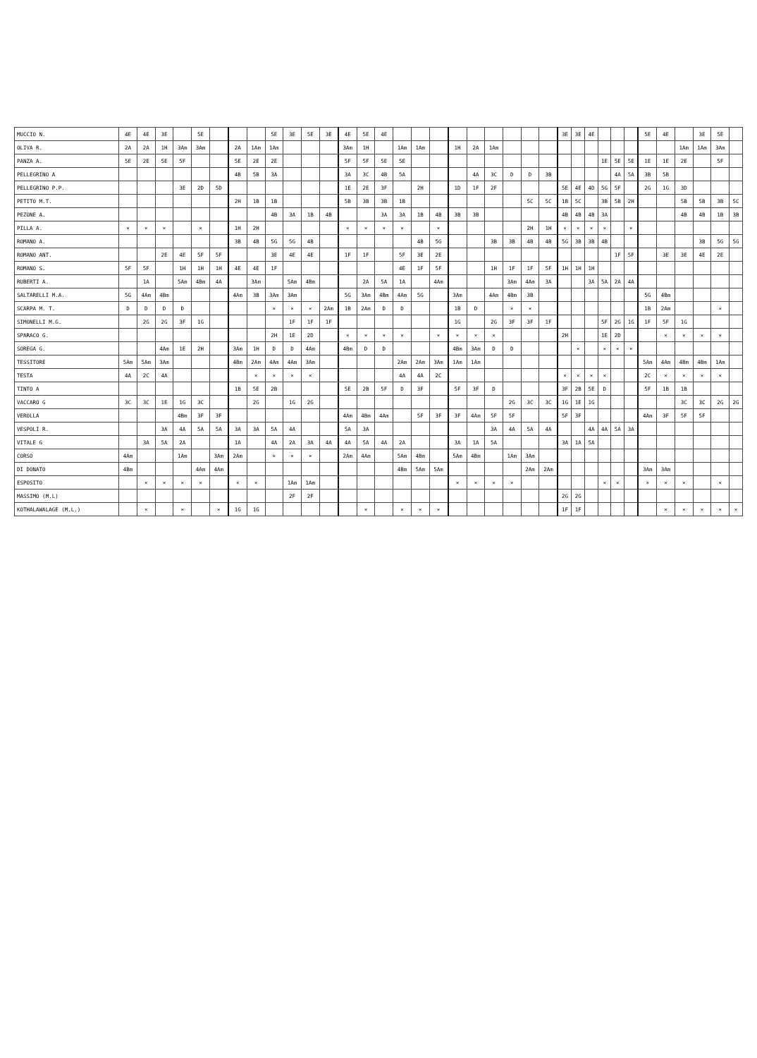| MUCCIO N. | 4E | 4E | 3E | | 5E | | | | 5E | 3E | 5E | 3E | 4E | 5E | 4E | | | | | | | | | | 3E | 3E | 4E | | | | 5E | 4E | | 3E | 5E | |
| OLIVA R. | 2A | 2A | 1H | 3Am | 3Am | | 2A | 1Am | 1Am | | | | 3Am | 1H | | 1Am | 1Am | | 1H | 2A | 1Am | | | | | | | | | | | | 1Am | 1Am | 3Am | |
| PANZA A. | 5E | 2E | 5E | 5F | | | 5E | 2E | 2E | | | | 5F | 5F | 5E | 5E | | | | | | | | | | | | 1E | 5E | 5E | 1E | 1E | 2E | | 5F | |
| PELLEGRINO A | | | | | | | 4B | 5B | 3A | | | | 3A | 3C | 4B | 5A | | | | 4A | 3C | D | D | 3B | | | | | 4A | 5A | 3B | 5B | | | | |
| PELLEGRINO P.P. | | | | 3E | 2D | 5D | | | | | | | 1E | 2E | 3F | | 2H | | 1D | 1F | 2F | | | | 5E | 4E | 4D | 5G | 5F | | 2G | 1G | 3D | | | |
| PETITO M.T. | | | | | | | 2H | 1B | 1B | | | | 5B | 3B | 3B | 1B | | | | | | | 5C | 5C | 1B | 5C | | 3B | 5B | 2H | | | 5B | 5B | 3B | 5C |
| PEZONE A. | | | | | | | | | 4B | 3A | 1B | 4B | | | 3A | 3A | 1B | 4B | 3B | 3B | | | | | 4B | 4B | 4B | 3A | | | | | 4B | 4B | 1B | 3B |
| PILLA A. | × | × | × | | × | | 1H | 2H | | | | | × | × | × | × | | × | | | | | 2H | 1H | × | × | × | × | | × | | | | | | |
| ROMANO A. | | | | | | | 3B | 4B | 5G | 5G | 4B | | | | | | 4B | 5G | | | 3B | 3B | 4B | 4B | 5G | 3B | 3B | 4B | | | | | | 3B | 5G | 5G |
| ROMANO ANT. | | | 2E | 4E | 5F | 5F | | | 3E | 4E | 4E | | 1F | 1F | | 5F | 3E | 2E | | | | | | | | | | | 1F | 5F | | 3E | 3E | 4E | 2E | |
| ROMANO S. | 5F | 5F | | 1H | 1H | 1H | 4E | 4E | 1F | | | | | | | 4E | 1F | 5F | | | 1H | 1F | 1F | 5F | 1H | 1H | 1H | | | | | | | | | |
| RUBERTI A. | | 1A | | 5Am | 4Bm | 4A | | 3Am | | 5Am | 4Bm | | | 2A | 5A | 1A | | 4Am | | | | 3Am | 4Am | 3A | | | 3A | 5A | 2A | 4A | | | | | | |
| SALTARELLI M.A. | 5G | 4Am | 4Bm | | | | 4Am | 3B | 3Am | 3Am | | | 5G | 3Am | 4Bm | 4Am | 5G | | 3Am | | 4Am | 4Bm | 3B | | | | | | | | 5G | 4Bm | | | | |
| SCARPA M. T. | D | D | D | D | | | | | × | × | × | 2Am | 1B | 2Am | D | D | | | 1B | D | | × | × | | | | | | | | 1B | 2Am | | | × | |
| SIMONELLI M.G. | | 2G | 2G | 3F | 1G | | | | | 1F | 1F | 1F | | | | | | | 1G | | 2G | 3F | 3F | 1F | | | | 5F | 2G | 1G | 1F | 5F | 1G | | | |
| SPARACO G. | | | | | | | | | 2H | 1E | 2D | | × | × | × | × | | × | × | × | × | | | | 2H | | | 1E | 2D | | | × | × | × | × | |
| SOREGA G. | | | 4Am | 1E | 2H | | 3Am | 1H | D | D | 4Am | | 4Bm | D | D | | | | 4Bm | 3Am | D | D | | | | × | | × | × | × | | | | | | |
| TESSITORE | 5Am | 5Am | 3Am | | | | 4Bm | 2Am | 4Am | 4Am | 3Am | | | | | 2Am | 2Am | 3Am | 1Am | 1Am | | | | | | | | | | | 5Am | 4Am | 4Bm | 4Bm | 1Am | |
| TESTA | 4A | 2C | 4A | | | | | × | × | × | × | | | | | 4A | 4A | 2C | | | | | | | × | × | × | × | | | 2C | × | × | × | × | |
| TINTO A | | | | | | | 1B | 5E | 2B | | | | 5E | 2B | 5F | D | 3F | | 5F | 3F | D | | | | 3F | 2B | 5E | D | | | 5F | 1B | 1B | | | |
| VACCARO G | 3C | 3C | 1E | 1G | 3C | | | 2G | | 1G | 2G | | | | | | | | | | | 2G | 3C | 3C | 1G | 1E | 1G | | | | | | 3C | 3C | 2G | 2G |
| VEROLLA | | | | 4Bm | 3F | 3F | | | | | | | 4Am | 4Bm | 4Am | | 5F | 3F | 3F | 4Am | 5F | 5F | | | 5F | 3F | | | | | 4Am | 3F | 5F | 5F | | |
| VESPOLI R. | | | 3A | 4A | 5A | 5A | 3A | 3A | 5A | 4A | | | 5A | 3A | | | | | | | 3A | 4A | 5A | 4A | | | 4A | 4A | 5A | 3A | | | | | | |
| VITALE G | | 3A | 5A | 2A | | | 1A | | 4A | 2A | 3A | 4A | 4A | 5A | 4A | 2A | | | 3A | 1A | 5A | | | | 3A | 1A | 5A | | | | | | | | | |
| CORSO | 4Am | | | 1Am | | 3Am | 2Am | | × | × | × | | 2Am | 4Am | | 5Am | 4Bm | | 5Am | 4Bm | | 1Am | 3Am | | | | | | | | | | | | | |
| DI DONATO | 4Bm | | | | 4Am | 4Am | | | | | | | | | | 4Bm | 5Am | 5Am | | | | | 2Am | 2Am | | | | | | | 3Am | 3Am | | | | |
| ESPOSITO | | × | × | × | × | | × | × | | 1Am | 1Am | | | | | | | | × | × | × | × | | | | | | × | × | | × | × | × | | × | |
| MASSIMO (M.L) | | | | | | | | | | 2F | 2F | | | | | | | | | | | | | | 2G | 2G | | | | | | | | | | |
| KOTHALAWALAGE (M.L.) | | × | | × | | × | 1G | 1G | | | | | | × | | × | × | × | | | | | | | 1F | 1F | | | | | | × | × | × | × | × |